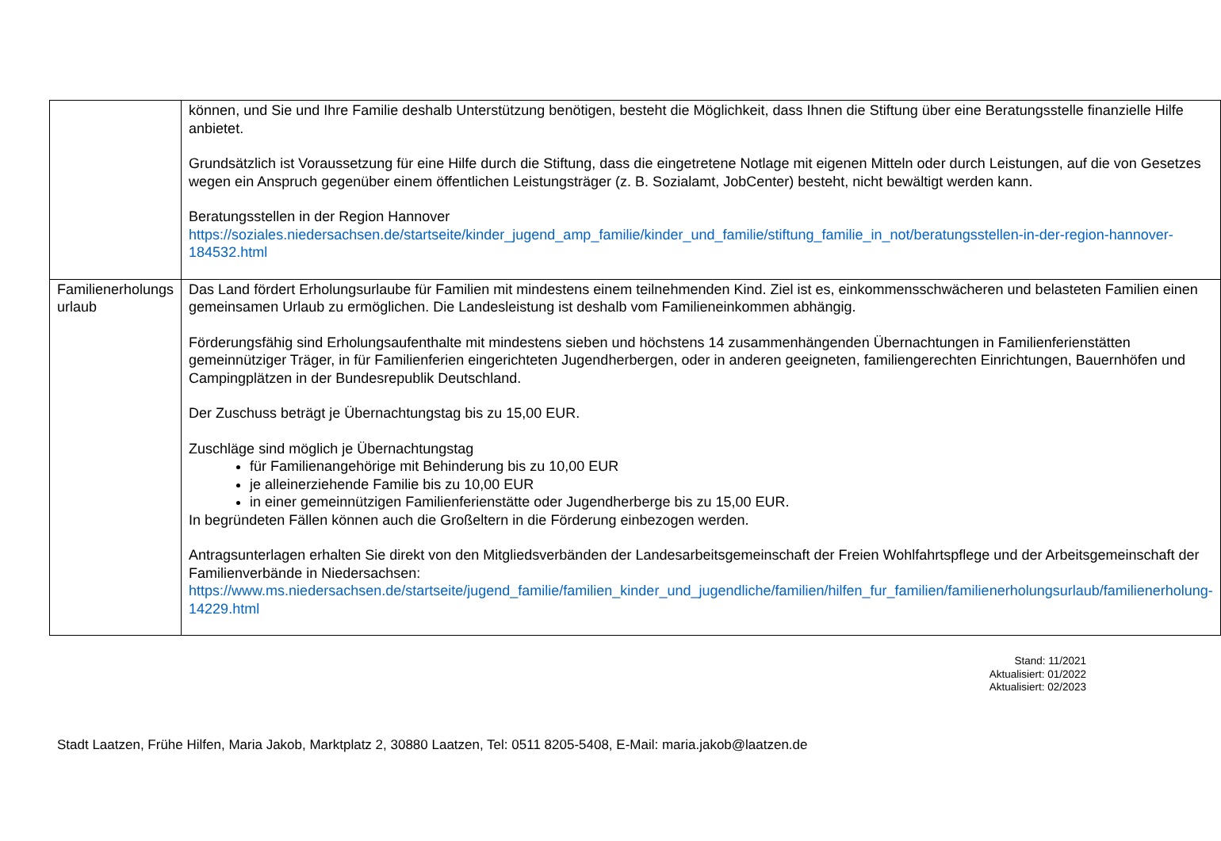| | können, und Sie und Ihre Familie deshalb Unterstützung benötigen, besteht die Möglichkeit, dass Ihnen die Stiftung über eine Beratungsstelle finanzielle Hilfe anbietet. Grundsätzlich ist Voraussetzung für eine Hilfe durch die Stiftung, dass die eingetretene Notlage mit eigenen Mitteln oder durch Leistungen, auf die von Gesetzes wegen ein Anspruch gegenüber einem öffentlichen Leistungsträger (z. B. Sozialamt, JobCenter) besteht, nicht bewältigt werden kann. Beratungsstellen in der Region Hannover https://soziales.niedersachsen.de/startseite/kinder_jugend_amp_familie/kinder_und_familie/stiftung_familie_in_not/beratungsstellen-in-der-region-hannover-184532.html |
| Familienerholungs urlaub | Das Land fördert Erholungsurlaube für Familien mit mindestens einem teilnehmenden Kind. Ziel ist es, einkommensschwächeren und belasteten Familien einen gemeinsamen Urlaub zu ermöglichen. Die Landesleistung ist deshalb vom Familieneinkommen abhängig. Förderungsfähig sind Erholungsaufenthalte mit mindestens sieben und höchstens 14 zusammenhängenden Übernachtungen in Familienferienstätten gemeinnütziger Träger, in für Familienferien eingerichteten Jugendherbergen, oder in anderen geeigneten, familiengerechten Einrichtungen, Bauernhöfen und Campingplätzen in der Bundesrepublik Deutschland. Der Zuschuss beträgt je Übernachtungstag bis zu 15,00 EUR. Zuschläge sind möglich je Übernachtungstag für Familienangehörige mit Behinderung bis zu 10,00 EUR je alleinerziehende Familie bis zu 10,00 EUR in einer gemeinnützigen Familienferienstätte oder Jugendherberge bis zu 15,00 EUR. In begründeten Fällen können auch die Großeltern in die Förderung einbezogen werden. Antragsunterlagen erhalten Sie direkt von den Mitgliedsverbänden der Landesarbeitsgemeinschaft der Freien Wohlfahrtspflege und der Arbeitsgemeinschaft der Familienverbände in Niedersachsen: https://www.ms.niedersachsen.de/startseite/jugend_familie/familien_kinder_und_jugendliche/familien/hilfen_fur_familien/familienerholungsurlaub/familienerholung-14229.html |
Stand: 11/2021
Aktualisiert: 01/2022
Aktualisiert: 02/2023
Stadt Laatzen, Frühe Hilfen, Maria Jakob, Marktplatz 2, 30880 Laatzen, Tel: 0511 8205-5408, E-Mail: maria.jakob@laatzen.de